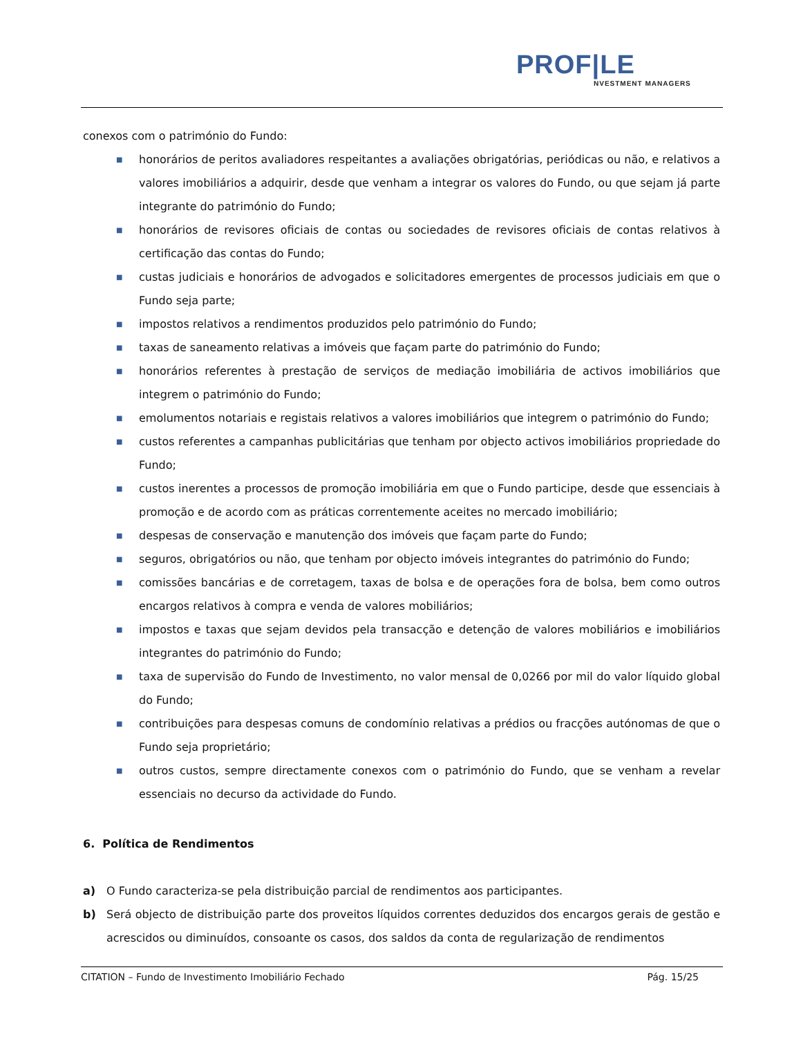PROF|LE
NVESTMENT MANAGERS
conexos com o património do Fundo:
■ honorários de peritos avaliadores respeitantes a avaliações obrigatórias, periódicas ou não, e relativos a valores imobiliários a adquirir, desde que venham a integrar os valores do Fundo, ou que sejam já parte integrante do património do Fundo;
■ honorários de revisores oficiais de contas ou sociedades de revisores oficiais de contas relativos à certificação das contas do Fundo;
■ custas judiciais e honorários de advogados e solicitadores emergentes de processos judiciais em que o Fundo seja parte;
■ impostos relativos a rendimentos produzidos pelo património do Fundo;
■ taxas de saneamento relativas a imóveis que façam parte do património do Fundo;
■ honorários referentes à prestação de serviços de mediação imobiliária de activos imobiliários que integrem o património do Fundo;
■ emolumentos notariais e registais relativos a valores imobiliários que integrem o património do Fundo;
■ custos referentes a campanhas publicitárias que tenham por objecto activos imobiliários propriedade do Fundo;
■ custos inerentes a processos de promoção imobiliária em que o Fundo participe, desde que essenciais à promoção e de acordo com as práticas correntemente aceites no mercado imobiliário;
■ despesas de conservação e manutenção dos imóveis que façam parte do Fundo;
■ seguros, obrigatórios ou não, que tenham por objecto imóveis integrantes do património do Fundo;
■ comissões bancárias e de corretagem, taxas de bolsa e de operações fora de bolsa, bem como outros encargos relativos à compra e venda de valores mobiliários;
■ impostos e taxas que sejam devidos pela transacção e detenção de valores mobiliários e imobiliários integrantes do património do Fundo;
■ taxa de supervisão do Fundo de Investimento, no valor mensal de 0,0266 por mil do valor líquido global do Fundo;
■ contribuições para despesas comuns de condomínio relativas a prédios ou fracções autónomas de que o Fundo seja proprietário;
■ outros custos, sempre directamente conexos com o património do Fundo, que se venham a revelar essenciais no decurso da actividade do Fundo.
6. Política de Rendimentos
a) O Fundo caracteriza-se pela distribuição parcial de rendimentos aos participantes.
b) Será objecto de distribuição parte dos proveitos líquidos correntes deduzidos dos encargos gerais de gestão e acrescidos ou diminuídos, consoante os casos, dos saldos da conta de regularização de rendimentos
CITATION – Fundo de Investimento Imobiliário Fechado Pág. 15/25